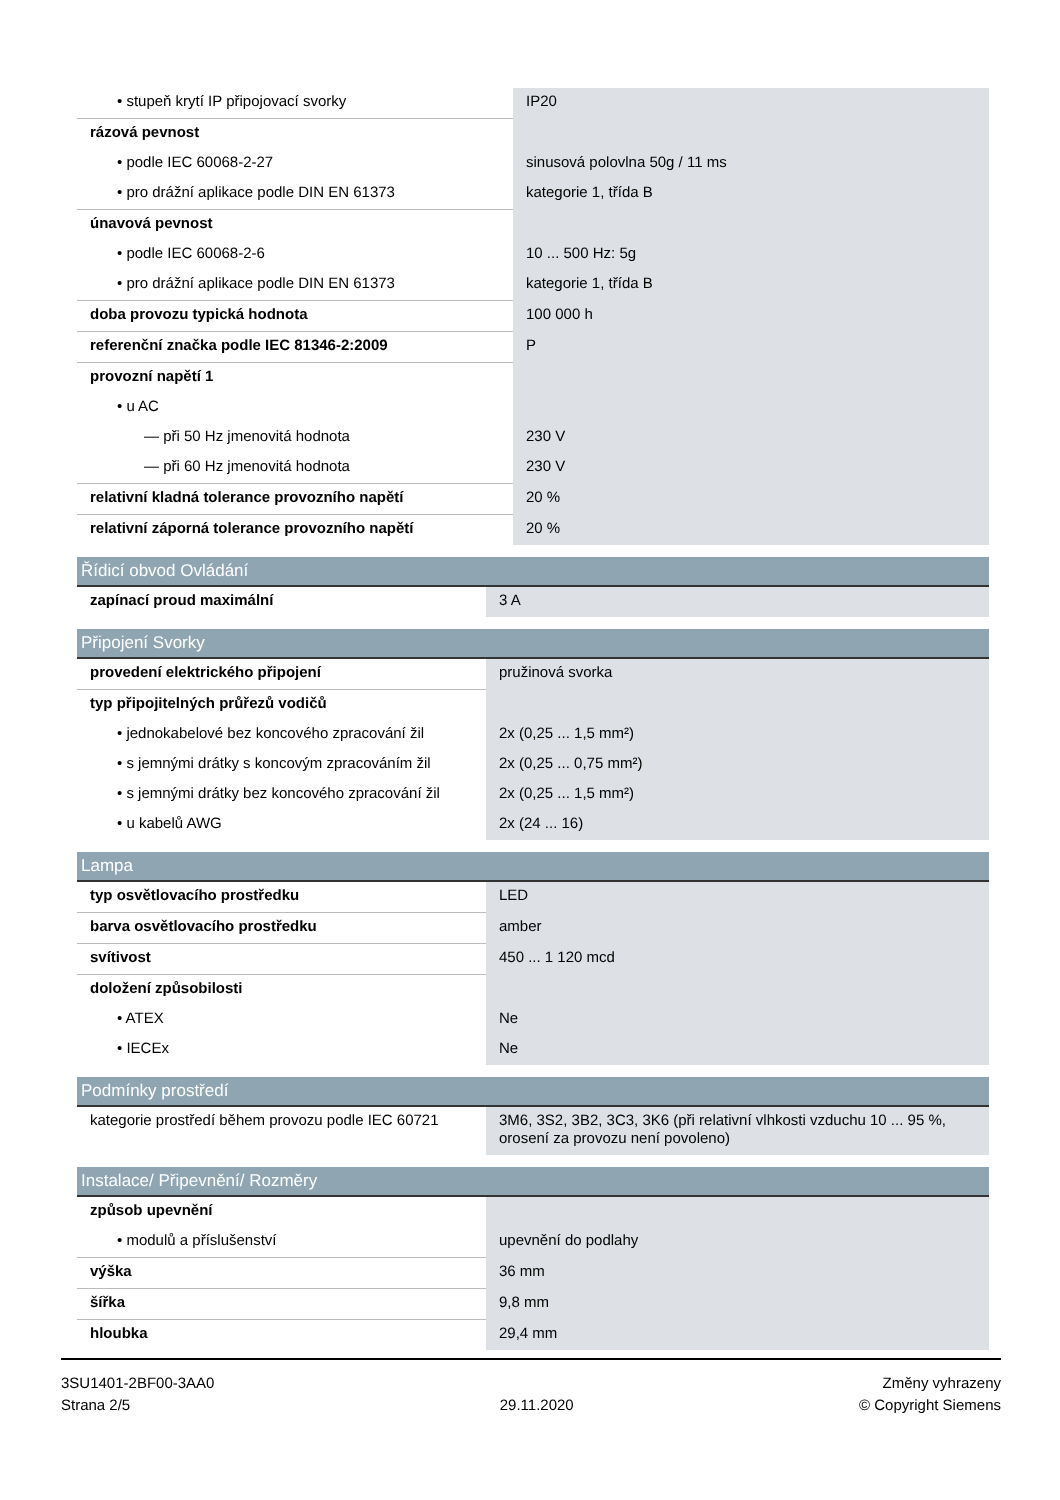| • stupeň krytí IP připojovací svorky | IP20 |
| rázová pevnost | |
| • podle IEC 60068-2-27 | sinusová polovlna 50g / 11 ms |
| • pro drážní aplikace podle DIN EN 61373 | kategorie 1, třída B |
| únavová pevnost | |
| • podle IEC 60068-2-6 | 10 ... 500 Hz: 5g |
| • pro drážní aplikace podle DIN EN 61373 | kategorie 1, třída B |
| doba provozu typická hodnota | 100 000 h |
| referenční značka podle IEC 81346-2:2009 | P |
| provozní napětí 1 | |
| • u AC | |
| — při 50 Hz jmenovitá hodnota | 230 V |
| — při 60 Hz jmenovitá hodnota | 230 V |
| relativní kladná tolerance provozního napětí | 20 % |
| relativní záporná tolerance provozního napětí | 20 % |
Řídicí obvod Ovládání
| zapínací proud maximální | 3 A |
Připojení Svorky
| provedení elektrického připojení | pružinová svorka |
| typ připojitelných průřezů vodičů | |
| • jednokabelové bez koncového zpracování žil | 2x (0,25 ... 1,5 mm²) |
| • s jemnými drátky s koncovým zpracováním žil | 2x (0,25 ... 0,75 mm²) |
| • s jemnými drátky bez koncového zpracování žil | 2x (0,25 ... 1,5 mm²) |
| • u kabelů AWG | 2x (24 ... 16) |
Lampa
| typ osvětlovacího prostředku | LED |
| barva osvětlovacího prostředku | amber |
| svítivost | 450 ... 1 120 mcd |
| doložení způsobilosti | |
| • ATEX | Ne |
| • IECEx | Ne |
Podmínky prostředí
| kategorie prostředí během provozu podle IEC 60721 | 3M6, 3S2, 3B2, 3C3, 3K6 (při relativní vlhkosti vzduchu 10 ... 95 %, orosení za provozu není povoleno) |
Instalace/ Připevnění/ Rozměry
| způsob upevnění | |
| • modulů a příslušenství | upevnění do podlahy |
| výška | 36 mm |
| šířka | 9,8 mm |
| hloubka | 29,4 mm |
3SU1401-2BF00-3AA0
Strana 2/5
29.11.2020
Změny vyhrazeny
© Copyright Siemens